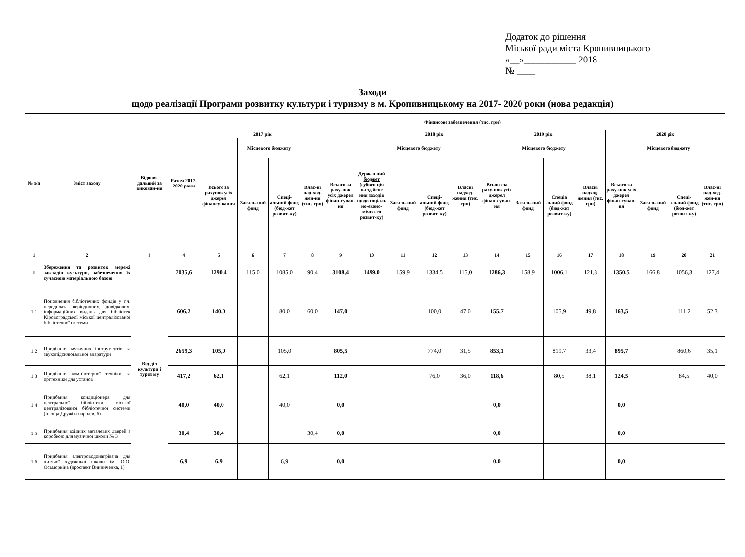Додаток до рішення
Міської ради міста Кропивницького
«__»___________ 2018
№ ____
Заходи
щодо реалізації Програми розвитку культури і туризму в м. Кропивницькому на 2017- 2020 роки (нова редакція)
| № з/п | Зміст заходу | Відпові-дальний за виконан-ня | Разом 2017-2020 роки | Фінансове забезпечення (тис. грн) | | | | | | | | | | | | | | | | |
| --- | --- | --- | --- | --- | --- | --- | --- | --- | --- | --- | --- | --- | --- | --- | --- | --- | --- | --- | --- | --- |
| | | | | 2017 рік | | | | | | 2018 рік | | | 2019 рік | | | | 2020 рік | | | |
| | | | | Всього за рахунок усіх джерел фінансу-вання | Місцевого бюджету | | Влас-ні над-ход-жен-ня (тис. грн) | Всього за раху-нок усіх джерел фінан-суван-ня | Держав ний бюджет (субвен ція на здійсне ння заходів щодо соціаль но-еконо-мічно-го розвит-ку) | Місцевого бюджету | | Власні надход-ження (тис. грн) | Всього за раху-нок усіх джерел фінан-суван-ня | Місцевого бюджету | | Власні надход-ження (тис. грн) | Всього за раху-нок усіх джерел фінан-суван-ня | Місцевого бюджету | | Влас-ні над-ход-жен-ня (тис. грн) |
| | | | | | Загаль-ний фонд | Спеці-альний фонд (бюд-жет розвит-ку) | | | | Загаль-ний фонд | Спеці-альний фонд (бюд-жет розвит-ку) | | | Загаль-ний фонд | Спеціа льний фонд (бюд-жет розвит-ку) | | | Загаль-ний фонд | Спеці-альний фонд (бюд-жет розвит-ку) | |
| 1 | 2 | 3 | 4 | 5 | 6 | 7 | 8 | 9 | 10 | 11 | 12 | 13 | 14 | 15 | 16 | 17 | 18 | 19 | 20 | 21 |
| І | Збереження та розвиток мережі закладів культури, забезпечення їх сучасною матеріальною базою | Від-діл культури і туриз му | 7035,6 | 1290,4 | 115,0 | 1085,0 | 90,4 | 3108,4 | 1499,0 | 159,9 | 1334,5 | 115,0 | 1286,3 | 158,9 | 1006,1 | 121,3 | 1350,5 | 166,8 | 1056,3 | 127,4 |
| 1.1 | Поповнення бібліотечних фондів у т.ч. передплата періодичних, довідкових, інформаційних видань для бібліотек Кіровоградської міської централізованої бібліотечної системи | | 606,2 | 140,0 | | 80,0 | 60,0 | 147,0 | | | 100,0 | 47,0 | 155,7 | | 105,9 | 49,8 | 163,5 | | 111,2 | 52,3 |
| 1.2 | Придбання музичних інструментів та звукопідсилювальної апаратури | | 2659,3 | 105,0 | | 105,0 | | 805,5 | | | 774,0 | 31,5 | 853,1 | | 819,7 | 33,4 | 895,7 | | 860,6 | 35,1 |
| 1.3 | Придбання комп’ютерної техніки та оргтехніки для установ | | 417,2 | 62,1 | | 62,1 | | 112,0 | | | 76,0 | 36,0 | 118,6 | | 80,5 | 38,1 | 124,5 | | 84,5 | 40,0 |
| 1.4 | Придбання кондиціонера для центральної бібліотеки міської централізованої бібліотечної системи (площа Дружби народів, 6) | | 40,0 | 40,0 | | 40,0 | | 0,0 | | | | | 0,0 | | | | 0,0 | | | |
| 1.5 | Придбання вхідних металевих дверей з коробкою для музичної школи № 3 | | 30,4 | 30,4 | | | 30,4 | 0,0 | | | | | 0,0 | | | | 0,0 | | | |
| 1.6 | Придбання електроводонагрівача для дитячої художньої школи ім. О.О. Осьморкіна (проспект Винниченка, 1) | | 6,9 | 6,9 | | 6,9 | | 0,0 | | | | | 0,0 | | | | 0,0 | | | |